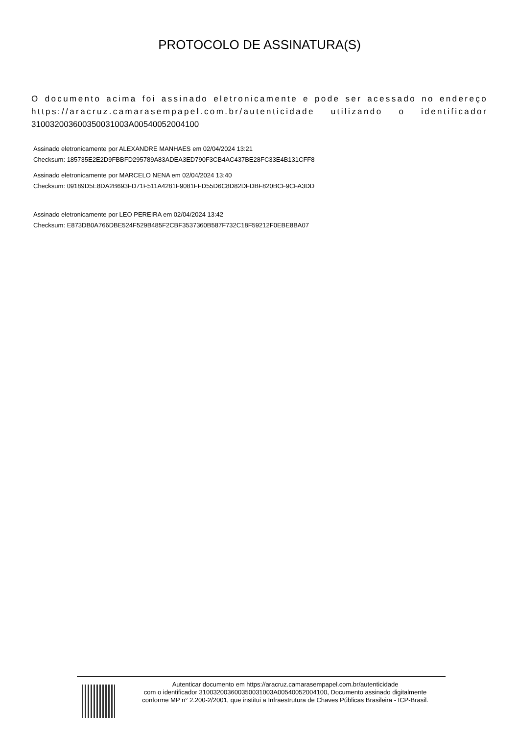PROTOCOLO DE ASSINATURA(S)
O documento acima foi assinado eletronicamente e pode ser acessado no endereço https://aracruz.camarasempapel.com.br/autenticidade utilizando o identificador 310032003600350031003A00540052004100
Assinado eletronicamente por ALEXANDRE MANHAES em 02/04/2024 13:21
Checksum: 185735E2E2D9FBBFD295789A83ADEA3ED790F3CB4AC437BE28FC33E4B131CFF8
Assinado eletronicamente por MARCELO NENA em 02/04/2024 13:40
Checksum: 09189D5E8DA2B693FD71F511A4281F9081FFD55D6C8D82DFDBF820BCF9CFA3DD
Assinado eletronicamente por LEO PEREIRA em 02/04/2024 13:42
Checksum: E873DB0A766DBE524F529B485F2CBF3537360B587F732C18F59212F0EBE8BA07
Autenticar documento em https://aracruz.camarasempapel.com.br/autenticidade
com o identificador 310032003600350031003A00540052004100, Documento assinado digitalmente
conforme MP n° 2.200-2/2001, que institui a Infraestrutura de Chaves Públicas Brasileira - ICP-Brasil.